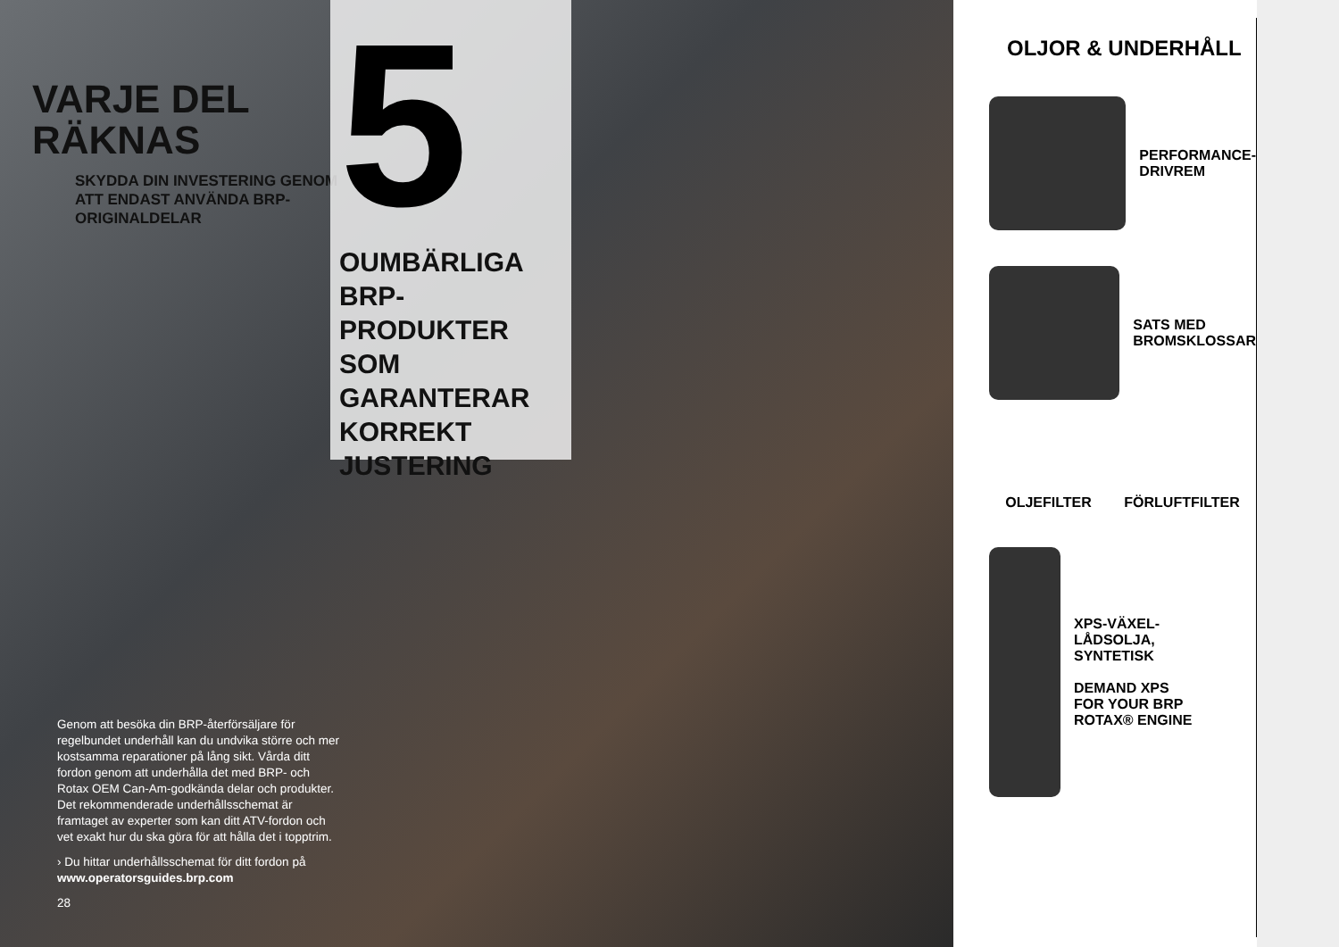VARJE DEL
RÄKNAS
SKYDDA DIN INVESTERING GENOM ATT ENDAST ANVÄNDA BRP-ORIGINALDELAR
Genom att besöka din BRP-återförsäljare för regelbundet underhåll kan du undvika större och mer kostsamma reparationer på lång sikt. Vårda ditt fordon genom att underhålla det med BRP- och Rotax OEM Can-Am-godkända delar och produkter. Det rekommenderade underhållsschemat är framtaget av experter som kan ditt ATV-fordon och vet exakt hur du ska göra för att hålla det i topptrim.
› Du hittar underhållsschemat för ditt fordon på www.operatorsguides.brp.com
28
5
OUMBÄRLIGA
BRP-PRODUKTER
SOM GARANTERAR
KORREKT
JUSTERING
OLJOR & UNDERHÅLL
PERFORMANCE-
DRIVREM
SATS MED
BROMSKLOSSAR
OLJEFILTER FÖRLUFTFILTER
XPS-VÄXEL-
LÅDSOLJA,
SYNTETISK
DEMAND XPS
FOR YOUR BRP
ROTAX® ENGINE